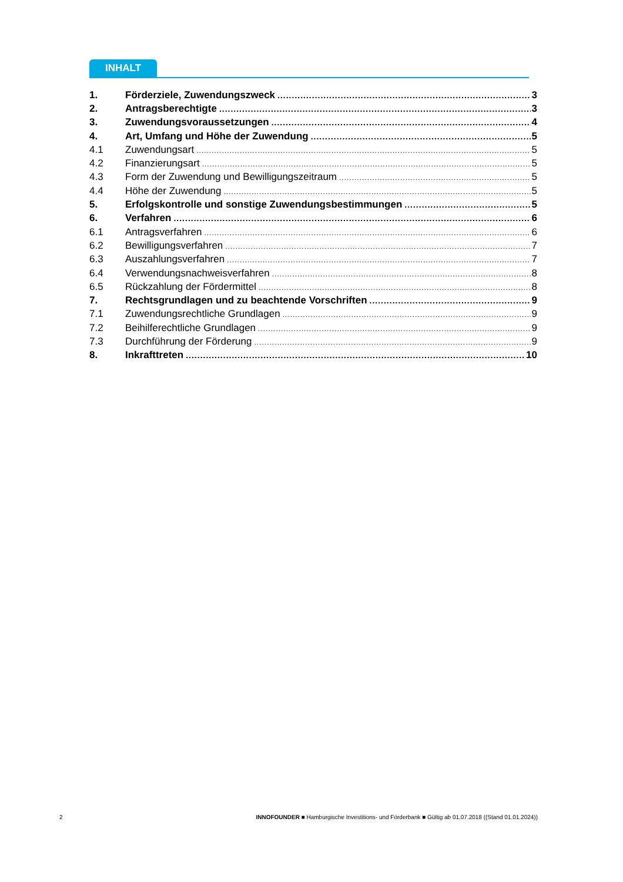INHALT
1. Förderziele, Zuwendungszweck 3
2. Antragsberechtigte 3
3. Zuwendungsvoraussetzungen 4
4. Art, Umfang und Höhe der Zuwendung 5
4.1 Zuwendungsart 5
4.2 Finanzierungsart 5
4.3 Form der Zuwendung und Bewilligungszeitraum 5
4.4 Höhe der Zuwendung 5
5. Erfolgskontrolle und sonstige Zuwendungsbestimmungen 5
6. Verfahren 6
6.1 Antragsverfahren 6
6.2 Bewilligungsverfahren 7
6.3 Auszahlungsverfahren 7
6.4 Verwendungsnachweisverfahren 8
6.5 Rückzahlung der Fördermittel 8
7. Rechtsgrundlagen und zu beachtende Vorschriften 9
7.1 Zuwendungsrechtliche Grundlagen 9
7.2 Beihilferechtliche Grundlagen 9
7.3 Durchführung der Förderung 9
8. Inkrafttreten 10
2 INNOFOUNDER ■ Hamburgische Investitions- und Förderbank ■ Gültig ab 01.07.2018 ((Stand 01.01.2024))